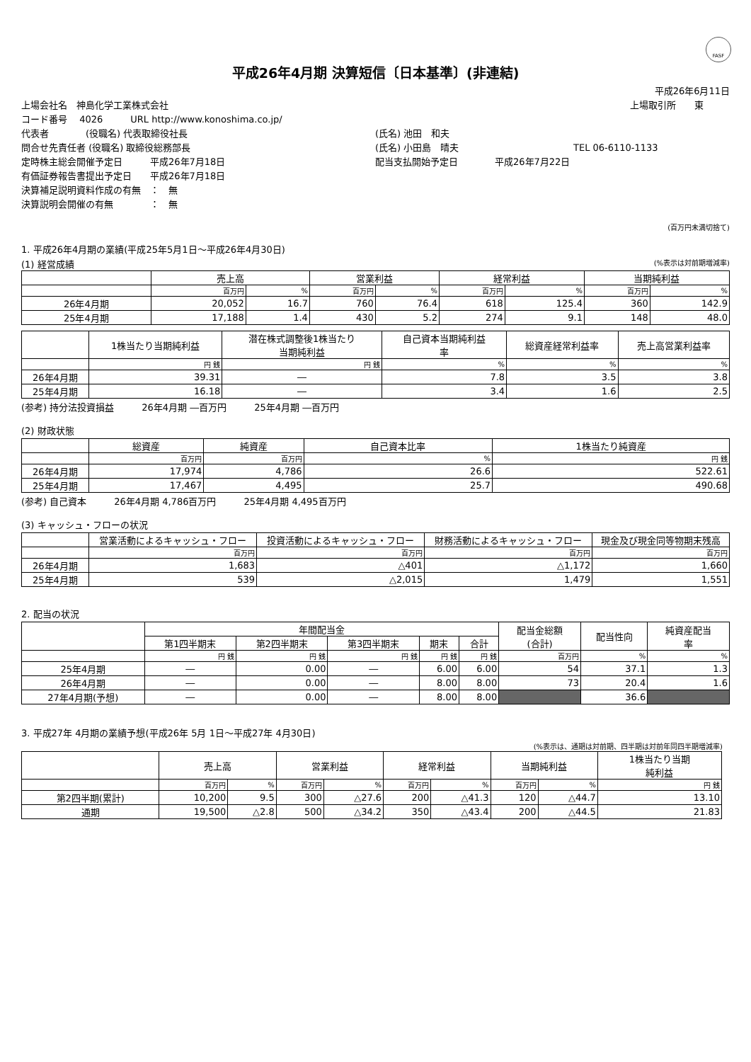FASF
平成26年4月期 決算短信〔日本基準〕(非連結)
平成26年6月11日
上場会社名　神島化学工業株式会社 上場取引所　　東
コード番号　 4026　　　URL http://www.konoshima.co.jp/
代表者　　　　(役職名) 代表取締役社長 (氏名) 池田　和夫
問合せ先責任者 (役職名) 取締役総務部長 (氏名) 小田島　晴夫 TEL 06-6110-1133
定時株主総会開催予定日　　　平成26年7月18日 配当支払開始予定日　　　　平成26年7月22日
有価証券報告書提出予定日　　平成26年7月18日
決算補足説明資料作成の有無　：　無
決算説明会開催の有無　　　　：　無
(百万円未満切捨て)
1. 平成26年4月期の業績(平成25年5月1日～平成26年4月30日)
(1) 経営成績 (%表示は対前期増減率)
| | 売上高 | | 営業利益 | | 経常利益 | | 当期純利益 | |
| --- | --- | --- | --- | --- | --- | --- | --- | --- |
| | 百万円 | % | 百万円 | % | 百万円 | % | 百万円 | % |
| 26年4月期 | 20,052 | 16.7 | 760 | 76.4 | 618 | 125.4 | 360 | 142.9 |
| 25年4月期 | 17,188 | 1.4 | 430 | 5.2 | 274 | 9.1 | 148 | 48.0 |
| | 1株当たり当期純利益 | 潜在株式調整後1株当たり 当期純利益 | 自己資本当期純利益 率 | 総資産経常利益率 | 売上高営業利益率 |
| --- | --- | --- | --- | --- | --- |
| | 円 銭 | 円 銭 | % | % | % |
| 26年4月期 | 39.31 | ― | 7.8 | 3.5 | 3.8 |
| 25年4月期 | 16.18 | ― | 3.4 | 1.6 | 2.5 |
(参考) 持分法投資損益　　　26年4月期 ―百万円　　　25年4月期 ―百万円
(2) 財政状態
| | 総資産 | 純資産 | 自己資本比率 | 1株当たり純資産 |
| --- | --- | --- | --- | --- |
| | 百万円 | 百万円 | % | 円 銭 |
| 26年4月期 | 17,974 | 4,786 | 26.6 | 522.61 |
| 25年4月期 | 17,467 | 4,495 | 25.7 | 490.68 |
(参考) 自己資本　　　26年4月期 4,786百万円　　　25年4月期 4,495百万円
(3) キャッシュ・フローの状況
| | 営業活動によるキャッシュ・フロー | 投資活動によるキャッシュ・フロー | 財務活動によるキャッシュ・フロー | 現金及び現金同等物期末残高 |
| --- | --- | --- | --- | --- |
| | 百万円 | 百万円 | 百万円 | 百万円 |
| 26年4月期 | 1,683 | △401 | △1,172 | 1,660 |
| 25年4月期 | 539 | △2,015 | 1,479 | 1,551 |
2. 配当の状況
| | 年間配当金 | | | | | 配当金総額 (合計) | 配当性向 | 純資産配当 率 |
| --- | --- | --- | --- | --- | --- | --- | --- | --- |
| | 第1四半期末 | 第2四半期末 | 第3四半期末 | 期末 | 合計 | | | |
| | 円 銭 | 円 銭 | 円 銭 | 円 銭 | 円 銭 | 百万円 | % | % |
| 25年4月期 | ― | 0.00 | ― | 6.00 | 6.00 | 54 | 37.1 | 1.3 |
| 26年4月期 | ― | 0.00 | ― | 8.00 | 8.00 | 73 | 20.4 | 1.6 |
| 27年4月期(予想) | ― | 0.00 | ― | 8.00 | 8.00 | | 36.6 | |
3. 平成27年 4月期の業績予想(平成26年 5月 1日～平成27年 4月30日)
(%表示は、通期は対前期、四半期は対前年同四半期増減率)
| | 売上高 | | 営業利益 | | 経常利益 | | 当期純利益 | | 1株当たり当期 純利益 |
| --- | --- | --- | --- | --- | --- | --- | --- | --- | --- |
| | 百万円 | % | 百万円 | % | 百万円 | % | 百万円 | % | 円 銭 |
| 第2四半期(累計) | 10,200 | 9.5 | 300 | △27.6 | 200 | △41.3 | 120 | △44.7 | 13.10 |
| 通期 | 19,500 | △2.8 | 500 | △34.2 | 350 | △43.4 | 200 | △44.5 | 21.83 |